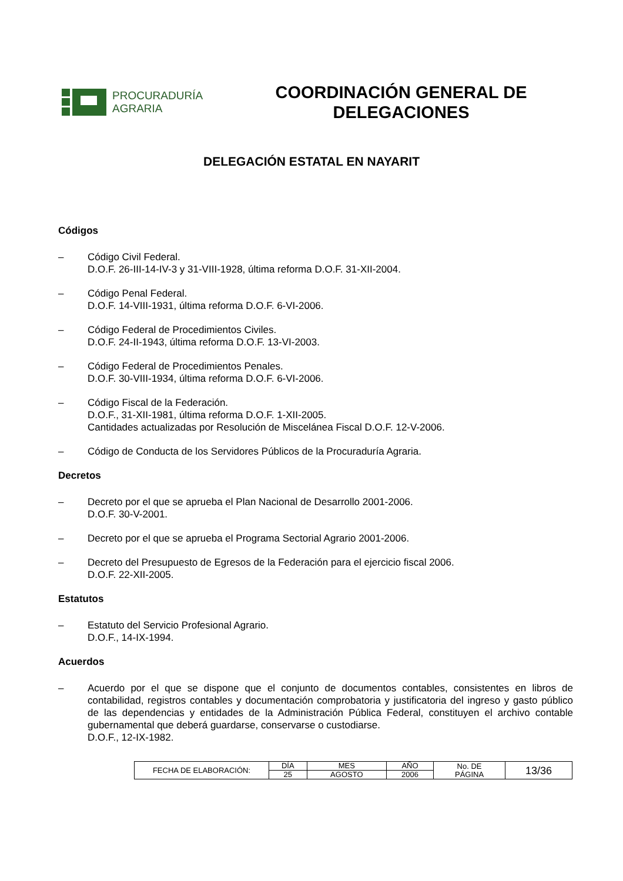PROCURADURÍA
AGRARIA
COORDINACIÓN GENERAL DE
DELEGACIONES
DELEGACIÓN ESTATAL EN NAYARIT
Códigos
– Código Civil Federal.
D.O.F. 26-III-14-IV-3 y 31-VIII-1928, última reforma D.O.F. 31-XII-2004.
– Código Penal Federal.
D.O.F. 14-VIII-1931, última reforma D.O.F. 6-VI-2006.
– Código Federal de Procedimientos Civiles.
D.O.F. 24-II-1943, última reforma D.O.F. 13-VI-2003.
– Código Federal de Procedimientos Penales.
D.O.F. 30-VIII-1934, última reforma D.O.F. 6-VI-2006.
– Código Fiscal de la Federación.
D.O.F., 31-XII-1981, última reforma D.O.F. 1-XII-2005.
Cantidades actualizadas por Resolución de Miscelánea Fiscal D.O.F. 12-V-2006.
– Código de Conducta de los Servidores Públicos de la Procuraduría Agraria.
Decretos
– Decreto por el que se aprueba el Plan Nacional de Desarrollo 2001-2006.
D.O.F. 30-V-2001.
– Decreto por el que se aprueba el Programa Sectorial Agrario 2001-2006.
– Decreto del Presupuesto de Egresos de la Federación para el ejercicio fiscal 2006.
D.O.F. 22-XII-2005.
Estatutos
– Estatuto del Servicio Profesional Agrario.
D.O.F., 14-IX-1994.
Acuerdos
– Acuerdo por el que se dispone que el conjunto de documentos contables, consistentes en libros de contabilidad, registros contables y documentación comprobatoria y justificatoria del ingreso y gasto público de las dependencias y entidades de la Administración Pública Federal, constituyen el archivo contable gubernamental que deberá guardarse, conservarse o custodiarse.
D.O.F., 12-IX-1982.
| FECHA DE ELABORACIÓN: | DÍA | MES | AÑO | No. DE PÁGINA | 13/36 |
| | 25 | AGOSTO | 2006 | | |